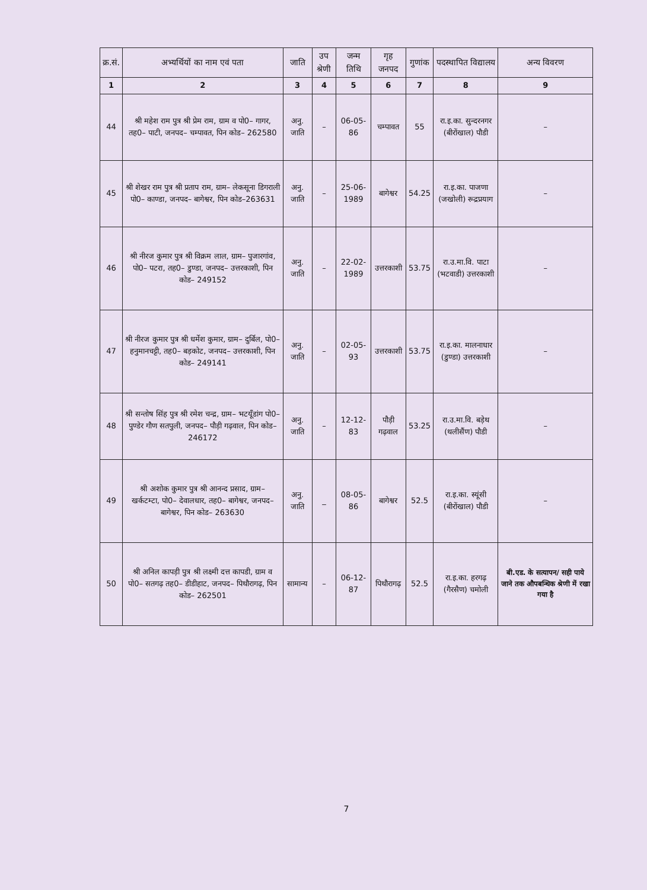| क्र.सं. | अभ्यर्थियों का नाम एवं पता | जाति | उप श्रेणी | जन्म तिथि | गृह जनपद | गुणांक | पदस्थापित विद्यालय | अन्य विवरण |
| --- | --- | --- | --- | --- | --- | --- | --- | --- |
| 1 | 2 | 3 | 4 | 5 | 6 | 7 | 8 | 9 |
| 44 | श्री महेश राम पुत्र श्री प्रेम राम, ग्राम व पो0– गागर, तह0– पाटी, जनपद– चम्पावत, पिन कोड– 262580 | अनु. जाति | – | 06-05-86 | चम्पावत | 55 | रा.इ.का. सुन्दरनगर (बीरोंखाल) पौडी | – |
| 45 | श्री शेखर राम पुत्र श्री प्रताप राम, ग्राम– लेकसूना डिगराली पो0– काण्डा, जनपद– बागेश्वर, पिन कोड–263631 | अनु. जाति | – | 25-06-1989 | बागेश्वर | 54.25 | रा.इ.का. पाजणा (जखोली) रूद्रप्रयाग | – |
| 46 | श्री नीरज कुमार पुत्र श्री विक्रम लाल, ग्राम– पुजारगांव, पो0– पटरा, तह0– डुण्डा, जनपद– उत्तरकाशी, पिन कोड– 249152 | अनु. जाति | – | 22-02-1989 | उत्तरकाशी | 53.75 | रा.उ.मा.वि. पाटा (भटवाडी) उत्तरकाशी | – |
| 47 | श्री नीरज कुमार पुत्र श्री धर्मेश कुमार, ग्राम– दुर्बिल, पो0– हनुमानचट्टी, तह0– बड़कोट, जनपद– उत्तरकाशी, पिन कोड– 249141 | अनु. जाति | – | 02-05-93 | उत्तरकाशी | 53.75 | रा.इ.का. मालनाधार (डुण्डा) उत्तरकाशी | – |
| 48 | श्री सन्तोष सिंह पुत्र श्री रमेश चन्द्र, ग्राम– भटयूँडांग पो0– पुण्डेर गौण सतपुली, जनपद– पौड़ी गढ़वाल, पिन कोड– 246172 | अनु. जाति | – | 12-12-83 | पौड़ी गढ़वाल | 53.25 | रा.उ.मा.वि. बड़ेथ (थलीसैंण) पौडी | – |
| 49 | श्री अशोक कुमार पुत्र श्री आनन्द प्रसाद, ग्राम– खर्कटम्टा, पो0– देवालधार, तह0– बागेश्वर, जनपद– बागेश्वर, पिन कोड– 263630 | अनु. जाति | _ | 08-05-86 | बागेश्वर | 52.5 | रा.इ.का. स्यूंसी (बीरोंखाल) पौडी | – |
| 50 | श्री अनिल कापड़ी पुत्र श्री लक्ष्मी दत्त कापडी, ग्राम व पो0– सतगढ़ तह0– डीडीहाट, जनपद– पिथौरागढ़, पिन कोड– 262501 | सामान्य | – | 06-12-87 | पिथौरागढ़ | 52.5 | रा.इ.का. हरगढ़ (गैरसैण) चमोली | बी.एड. के सत्यापन/ सही पाये जाने तक औपबन्धिक श्रेणी में रखा गया है |
7